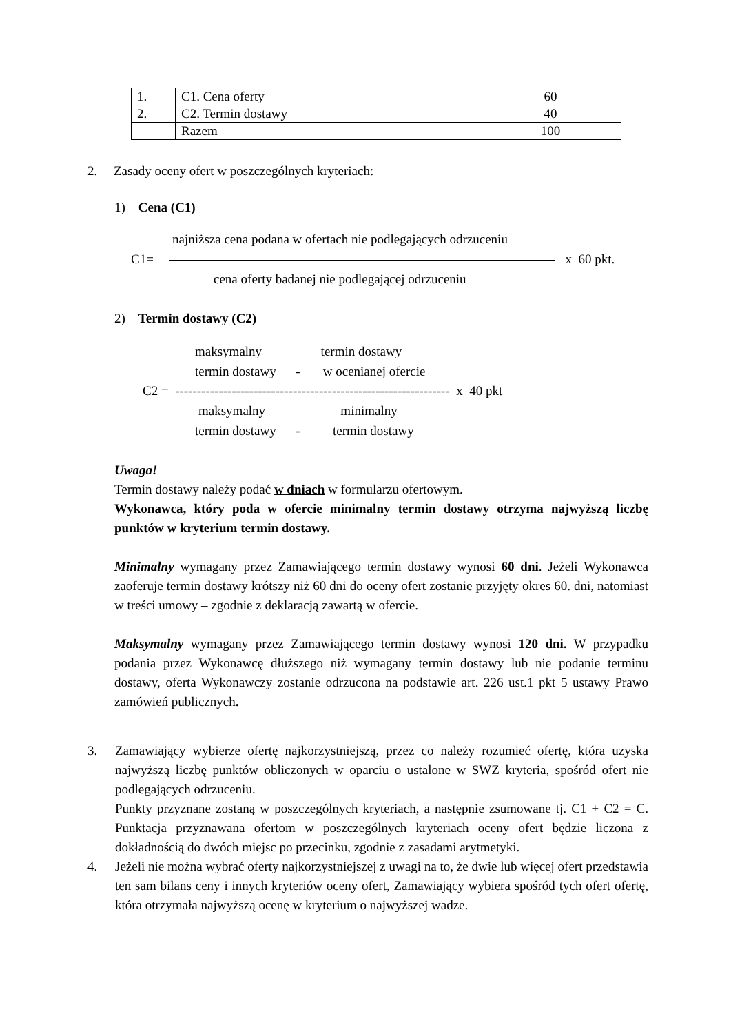| 1. | C1. Cena oferty | 60 |
| 2. | C2. Termin dostawy | 40 |
| | Razem | 100 |
2. Zasady oceny ofert w poszczególnych kryteriach:
1) Cena (C1)
najniższa cena podana w ofertach nie podlegających odrzuceniu
C1= x 60 pkt.
cena oferty badanej nie podlegającej odrzuceniu
2) Termin dostawy (C2)
maksymalny termin dostawy
termin dostawy - w ocenianej ofercie
C2 = --------------------------------------------------------------- x 40 pkt
maksymalny minimalny
termin dostawy - termin dostawy
Uwaga!
Termin dostawy należy podać w dniach w formularzu ofertowym.
Wykonawca, który poda w ofercie minimalny termin dostawy otrzyma najwyższą liczbę punktów w kryterium termin dostawy.
Minimalny wymagany przez Zamawiającego termin dostawy wynosi 60 dni. Jeżeli Wykonawca zaoferuje termin dostawy krótszy niż 60 dni do oceny ofert zostanie przyjęty okres 60. dni, natomiast w treści umowy – zgodnie z deklaracją zawartą w ofercie.
Maksymalny wymagany przez Zamawiającego termin dostawy wynosi 120 dni. W przypadku podania przez Wykonawcę dłuższego niż wymagany termin dostawy lub nie podanie terminu dostawy, oferta Wykonawczy zostanie odrzucona na podstawie art. 226 ust.1 pkt 5 ustawy Prawo zamówień publicznych.
3. Zamawiający wybierze ofertę najkorzystniejszą, przez co należy rozumieć ofertę, która uzyska najwyższą liczbę punktów obliczonych w oparciu o ustalone w SWZ kryteria, spośród ofert nie podlegających odrzuceniu.
Punkty przyznane zostaną w poszczególnych kryteriach, a następnie zsumowane tj. C1 + C2 = C. Punktacja przyznawana ofertom w poszczególnych kryteriach oceny ofert będzie liczona z dokładnością do dwóch miejsc po przecinku, zgodnie z zasadami arytmetyki.
4. Jeżeli nie można wybrać oferty najkorzystniejszej z uwagi na to, że dwie lub więcej ofert przedstawia ten sam bilans ceny i innych kryteriów oceny ofert, Zamawiający wybiera spośród tych ofert ofertę, która otrzymała najwyższą ocenę w kryterium o najwyższej wadze.